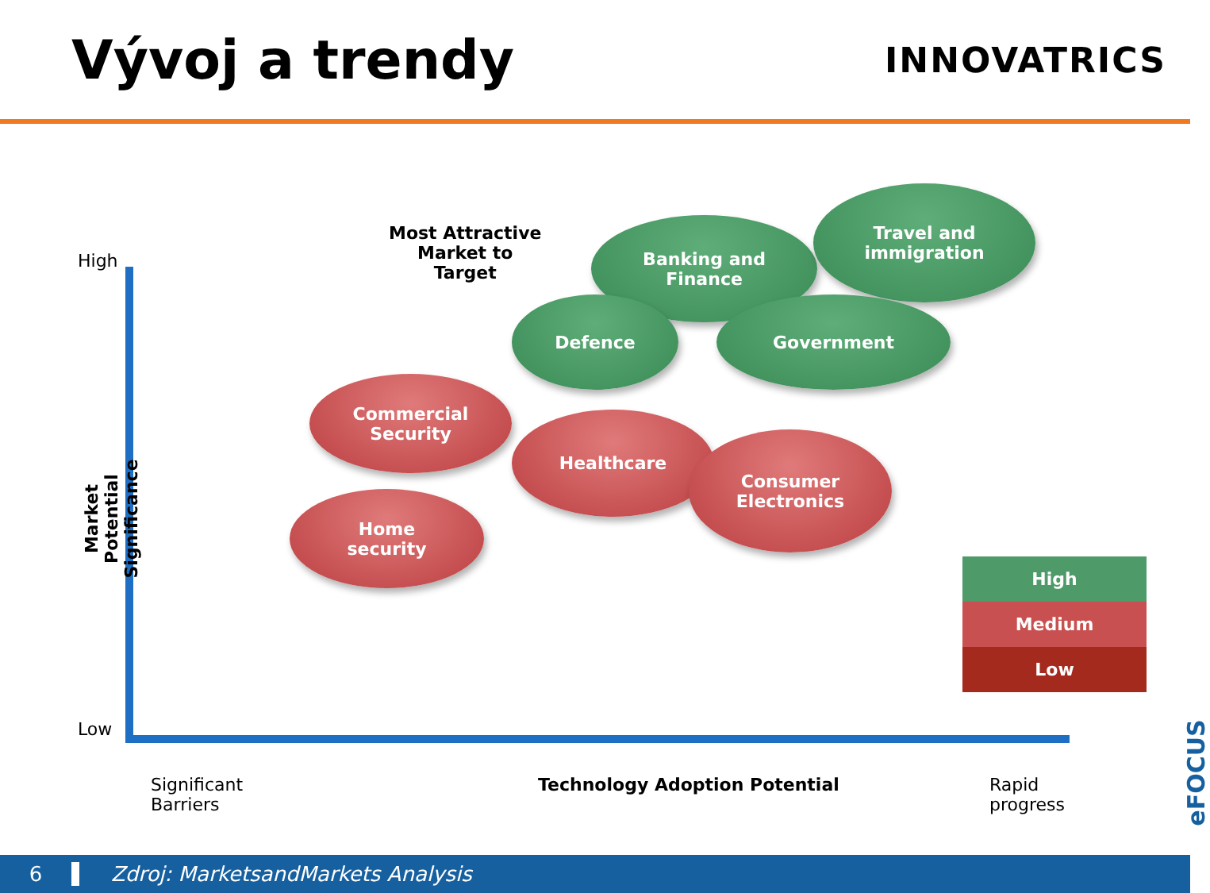Vývoj a trendy
INNOVATRICS
High
Low
Market Potential Significance
Most Attractive
Market to
Target
Banking and
Finance
Travel and
immigration
Defence Government
Commercial
Security
Healthcare
Consumer
Electronics
Home
security
High
Medium
Low
Significant
Barriers
Technology Adoption Potential
Rapid
progress
eFOCUS
6 Zdroj: MarketsandMarkets Analysis